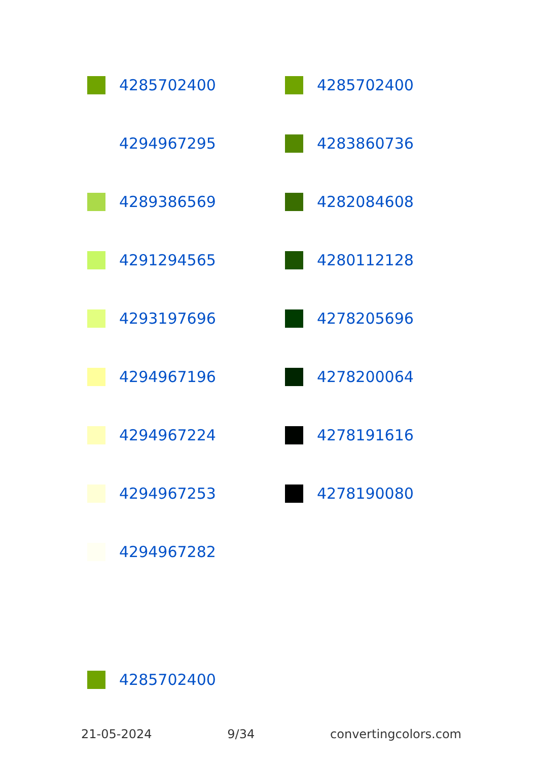4285702400
4294967295
4289386569
4291294565
4293197696
4294967196
4294967224
4294967253
4294967282
4285702400
4283860736
4282084608
4280112128
4278205696
4278200064
4278191616
4278190080
4285702400
21-05-2024 9/34 convertingcolors.com